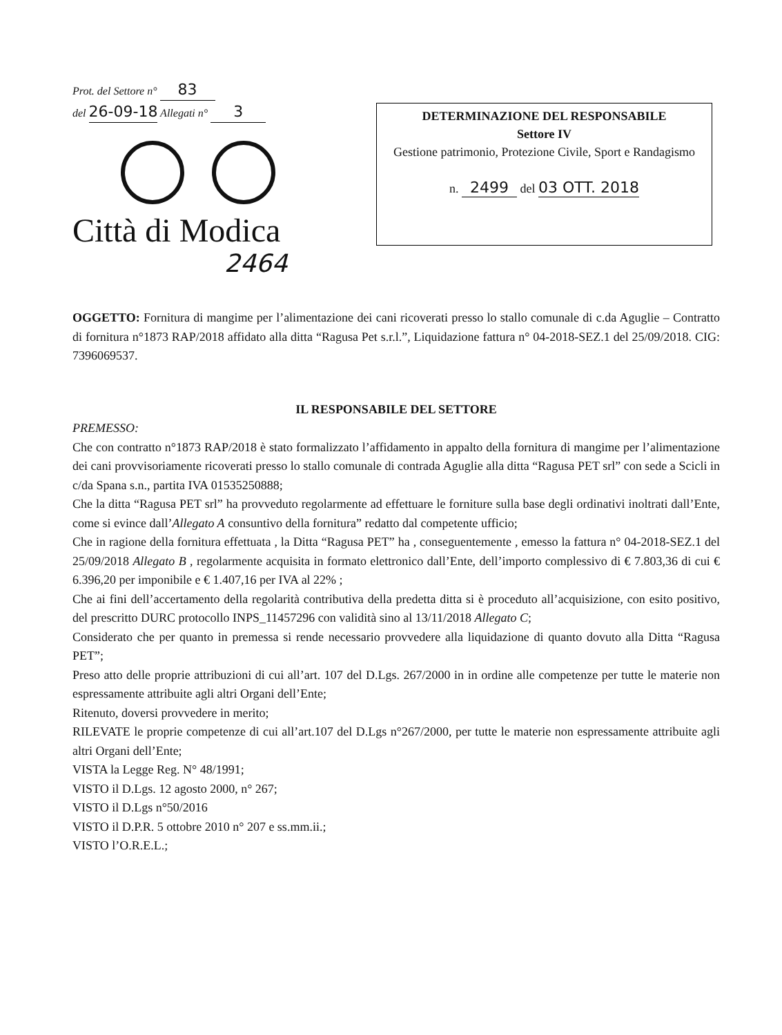Prot. del Settore n° 83
del 26-09-18 Allegati n° 3
Città di Modica
2464
DETERMINAZIONE DEL RESPONSABILE
Settore IV
Gestione patrimonio, Protezione Civile, Sport e Randagismo
n. 2499 del 03 OTT. 2018
OGGETTO: Fornitura di mangime per l’alimentazione dei cani ricoverati presso lo stallo comunale di c.da Aguglie – Contratto di fornitura n°1873 RAP/2018 affidato alla ditta “Ragusa Pet s.r.l.”, Liquidazione fattura n° 04-2018-SEZ.1 del 25/09/2018. CIG: 7396069537.
IL RESPONSABILE DEL SETTORE
PREMESSO:
Che con contratto n°1873 RAP/2018 è stato formalizzato l’affidamento in appalto della fornitura di mangime per l’alimentazione dei cani provvisoriamente ricoverati presso lo stallo comunale di contrada Aguglie alla ditta “Ragusa PET srl” con sede a Scicli in c/da Spana s.n., partita IVA 01535250888;
Che la ditta “Ragusa PET srl” ha provveduto regolarmente ad effettuare le forniture sulla base degli ordinativi inoltrati dall’Ente, come si evince dall’Allegato A consuntivo della fornitura” redatto dal competente ufficio;
Che in ragione della fornitura effettuata , la Ditta “Ragusa PET” ha , conseguentemente , emesso la fattura n° 04-2018-SEZ.1 del 25/09/2018 Allegato B , regolarmente acquisita in formato elettronico dall’Ente, dell’importo complessivo di € 7.803,36 di cui € 6.396,20 per imponibile e € 1.407,16 per IVA al 22% ;
Che ai fini dell’accertamento della regolarità contributiva della predetta ditta si è proceduto all’acquisizione, con esito positivo, del prescritto DURC protocollo INPS_11457296 con validità sino al 13/11/2018 Allegato C;
Considerato che per quanto in premessa si rende necessario provvedere alla liquidazione di quanto dovuto alla Ditta “Ragusa PET”;
Preso atto delle proprie attribuzioni di cui all’art. 107 del D.Lgs. 267/2000 in in ordine alle competenze per tutte le materie non espressamente attribuite agli altri Organi dell’Ente;
Ritenuto, doversi provvedere in merito;
RILEVATE le proprie competenze di cui all’art.107 del D.Lgs n°267/2000, per tutte le materie non espressamente attribuite agli altri Organi dell’Ente;
VISTA la Legge Reg. N° 48/1991;
VISTO il D.Lgs. 12 agosto 2000, n° 267;
VISTO il D.Lgs n°50/2016
VISTO il D.P.R. 5 ottobre 2010 n° 207 e ss.mm.ii.;
VISTO l’O.R.E.L.;